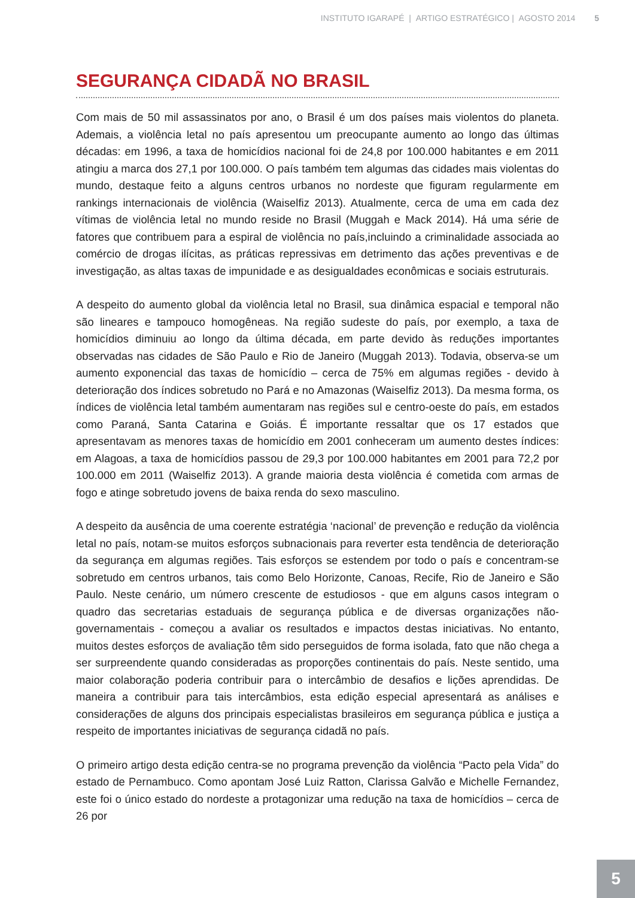INSTITUTO IGARAPÉ | ARTIGO ESTRATÉGICO | AGOSTO 2014 5
SEGURANÇA CIDADÃ NO BRASIL
Com mais de 50 mil assassinatos por ano, o Brasil é um dos países mais violentos do planeta. Ademais, a violência letal no país apresentou um preocupante aumento ao longo das últimas décadas: em 1996, a taxa de homicídios nacional foi de 24,8 por 100.000 habitantes e em 2011 atingiu a marca dos 27,1 por 100.000. O país também tem algumas das cidades mais violentas do mundo, destaque feito a alguns centros urbanos no nordeste que figuram regularmente em rankings internacionais de violência (Waiselfiz 2013). Atualmente, cerca de uma em cada dez vítimas de violência letal no mundo reside no Brasil (Muggah e Mack 2014). Há uma série de fatores que contribuem para a espiral de violência no país,incluindo a criminalidade associada ao comércio de drogas ilícitas, as práticas repressivas em detrimento das ações preventivas e de investigação, as altas taxas de impunidade e as desigualdades econômicas e sociais estruturais.
A despeito do aumento global da violência letal no Brasil, sua dinâmica espacial e temporal não são lineares e tampouco homogêneas. Na região sudeste do país, por exemplo, a taxa de homicídios diminuiu ao longo da última década, em parte devido às reduções importantes observadas nas cidades de São Paulo e Rio de Janeiro (Muggah 2013). Todavia, observa-se um aumento exponencial das taxas de homicídio – cerca de 75% em algumas regiões - devido à deterioração dos índices sobretudo no Pará e no Amazonas (Waiselfiz 2013). Da mesma forma, os índices de violência letal também aumentaram nas regiões sul e centro-oeste do país, em estados como Paraná, Santa Catarina e Goiás. É importante ressaltar que os 17 estados que apresentavam as menores taxas de homicídio em 2001 conheceram um aumento destes índices: em Alagoas, a taxa de homicídios passou de 29,3 por 100.000 habitantes em 2001 para 72,2 por 100.000 em 2011 (Waiselfiz 2013). A grande maioria desta violência é cometida com armas de fogo e atinge sobretudo jovens de baixa renda do sexo masculino.
A despeito da ausência de uma coerente estratégia ‘nacional’ de prevenção e redução da violência letal no país, notam-se muitos esforços subnacionais para reverter esta tendência de deterioração da segurança em algumas regiões. Tais esforços se estendem por todo o país e concentram-se sobretudo em centros urbanos, tais como Belo Horizonte, Canoas, Recife, Rio de Janeiro e São Paulo. Neste cenário, um número crescente de estudiosos - que em alguns casos integram o quadro das secretarias estaduais de segurança pública e de diversas organizações não-governamentais - começou a avaliar os resultados e impactos destas iniciativas. No entanto, muitos destes esforços de avaliação têm sido perseguidos de forma isolada, fato que não chega a ser surpreendente quando consideradas as proporções continentais do país. Neste sentido, uma maior colaboração poderia contribuir para o intercâmbio de desafios e lições aprendidas. De maneira a contribuir para tais intercâmbios, esta edição especial apresentará as análises e considerações de alguns dos principais especialistas brasileiros em segurança pública e justiça a respeito de importantes iniciativas de segurança cidadã no país.
O primeiro artigo desta edição centra-se no programa prevenção da violência “Pacto pela Vida” do estado de Pernambuco. Como apontam José Luiz Ratton, Clarissa Galvão e Michelle Fernandez, este foi o único estado do nordeste a protagonizar uma redução na taxa de homicídios – cerca de 26 por
5